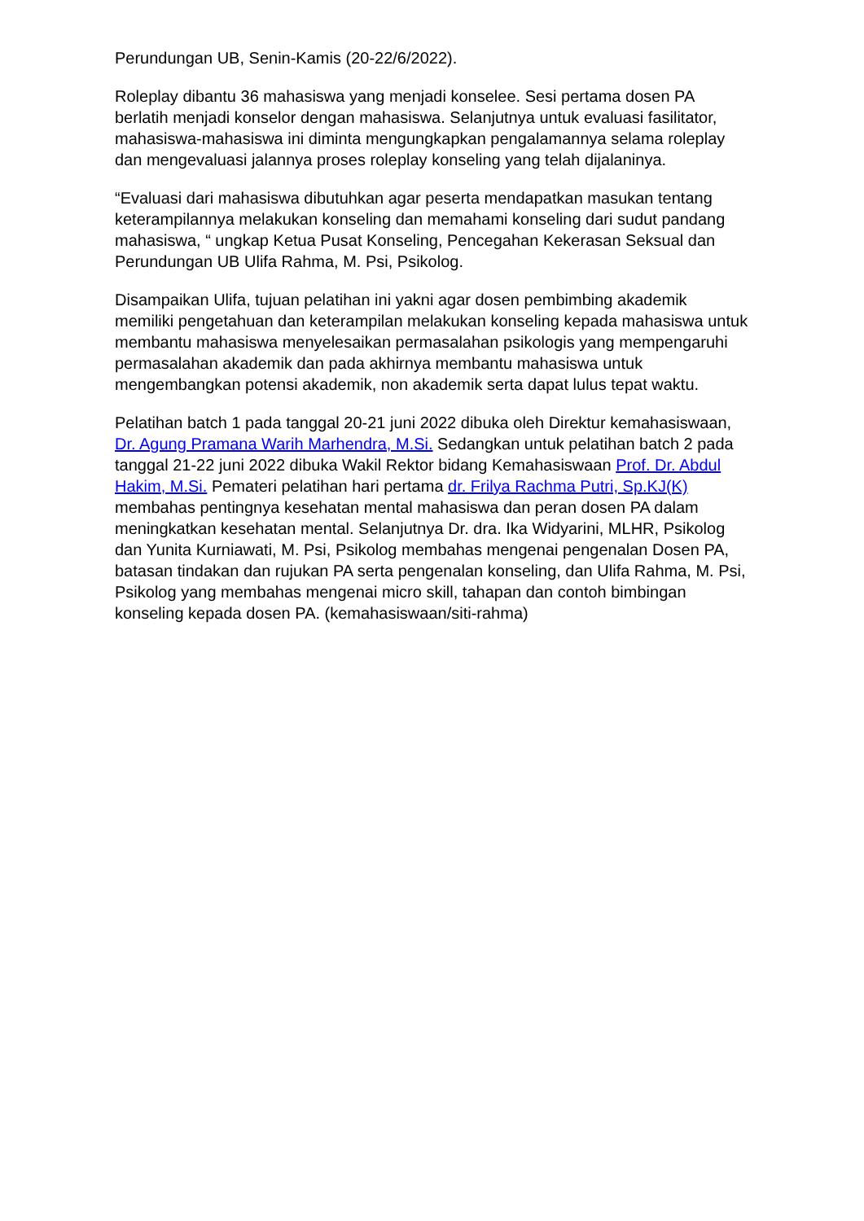Perundungan UB, Senin-Kamis (20-22/6/2022).
Roleplay dibantu 36 mahasiswa yang menjadi konselee. Sesi pertama dosen PA berlatih menjadi konselor dengan mahasiswa. Selanjutnya untuk evaluasi fasilitator, mahasiswa-mahasiswa ini diminta mengungkapkan pengalamannya selama roleplay dan mengevaluasi jalannya proses roleplay konseling yang telah dijalaninya.
“Evaluasi dari mahasiswa dibutuhkan agar peserta mendapatkan masukan tentang keterampilannya melakukan konseling dan memahami konseling dari sudut pandang mahasiswa, “ ungkap Ketua Pusat Konseling, Pencegahan Kekerasan Seksual dan Perundungan UB Ulifa Rahma, M. Psi, Psikolog.
Disampaikan Ulifa, tujuan pelatihan ini yakni agar dosen pembimbing akademik memiliki pengetahuan dan keterampilan melakukan konseling kepada mahasiswa untuk membantu mahasiswa menyelesaikan permasalahan psikologis yang mempengaruhi permasalahan akademik dan pada akhirnya membantu mahasiswa untuk mengembangkan potensi akademik, non akademik serta dapat lulus tepat waktu.
Pelatihan batch 1 pada tanggal 20-21 juni 2022 dibuka oleh Direktur kemahasiswaan, Dr. Agung Pramana Warih Marhendra, M.Si. Sedangkan untuk pelatihan batch 2 pada tanggal 21-22 juni 2022 dibuka Wakil Rektor bidang Kemahasiswaan Prof. Dr. Abdul Hakim, M.Si. Pemateri pelatihan hari pertama dr. Frilya Rachma Putri, Sp.KJ(K) membahas pentingnya kesehatan mental mahasiswa dan peran dosen PA dalam meningkatkan kesehatan mental. Selanjutnya Dr. dra. Ika Widyarini, MLHR, Psikolog dan Yunita Kurniawati, M. Psi, Psikolog membahas mengenai pengenalan Dosen PA, batasan tindakan dan rujukan PA serta pengenalan konseling, dan Ulifa Rahma, M. Psi, Psikolog yang membahas mengenai micro skill, tahapan dan contoh bimbingan konseling kepada dosen PA. (kemahasiswaan/siti-rahma)